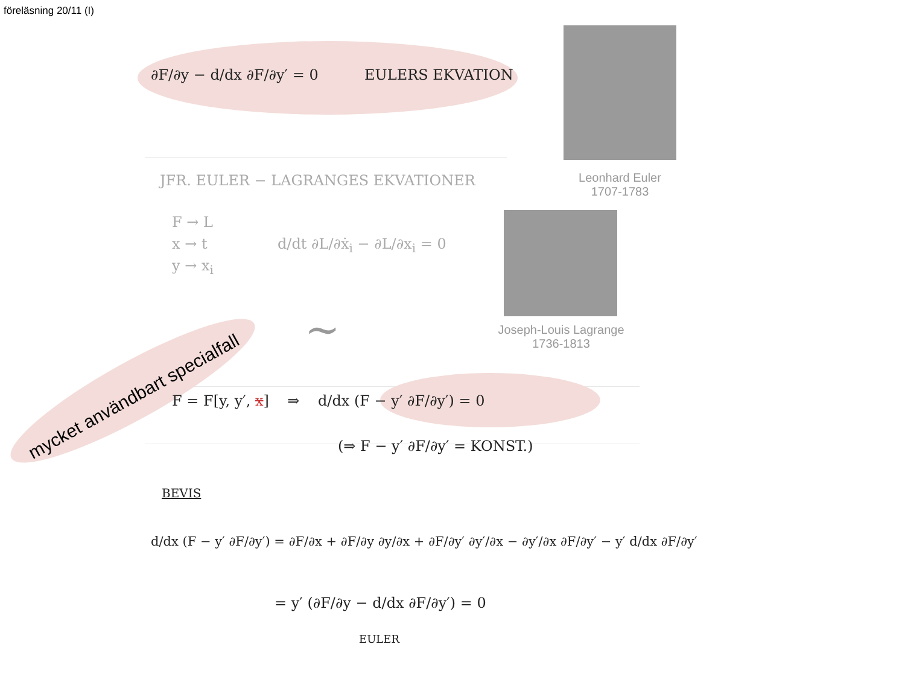föreläsning 20/11 (I)
∂F/∂y − d/dx ∂F/∂y′ = 0 EULERS EKVATION
Leonhard Euler
1707-1783
JFR. EULER − LAGRANGES EKVATIONER
F → L
x → t
y → x<sub>i</sub>
d/dt ∂L/∂ẋ<sub>i</sub> − ∂L/∂x<sub>i</sub> = 0
Joseph-Louis Lagrange
1736-1813
∼
mycket användbart specialfall F = F[y, y′, x] ⇒ d/dx (F − y′ ∂F/∂y′) = 0
(⇒ F − y′ ∂F/∂y′ = KONST.)
BEVIS
d/dx (F − y′ ∂F/∂y′) = ∂F/∂x + ∂F/∂y ∂y/∂x + ∂F/∂y′ ∂y′/∂x − ∂y′/∂x ∂F/∂y′ − y′ d/dx ∂F/∂y′
= y′ (∂F/∂y − d/dx ∂F/∂y′) = 0
EULER